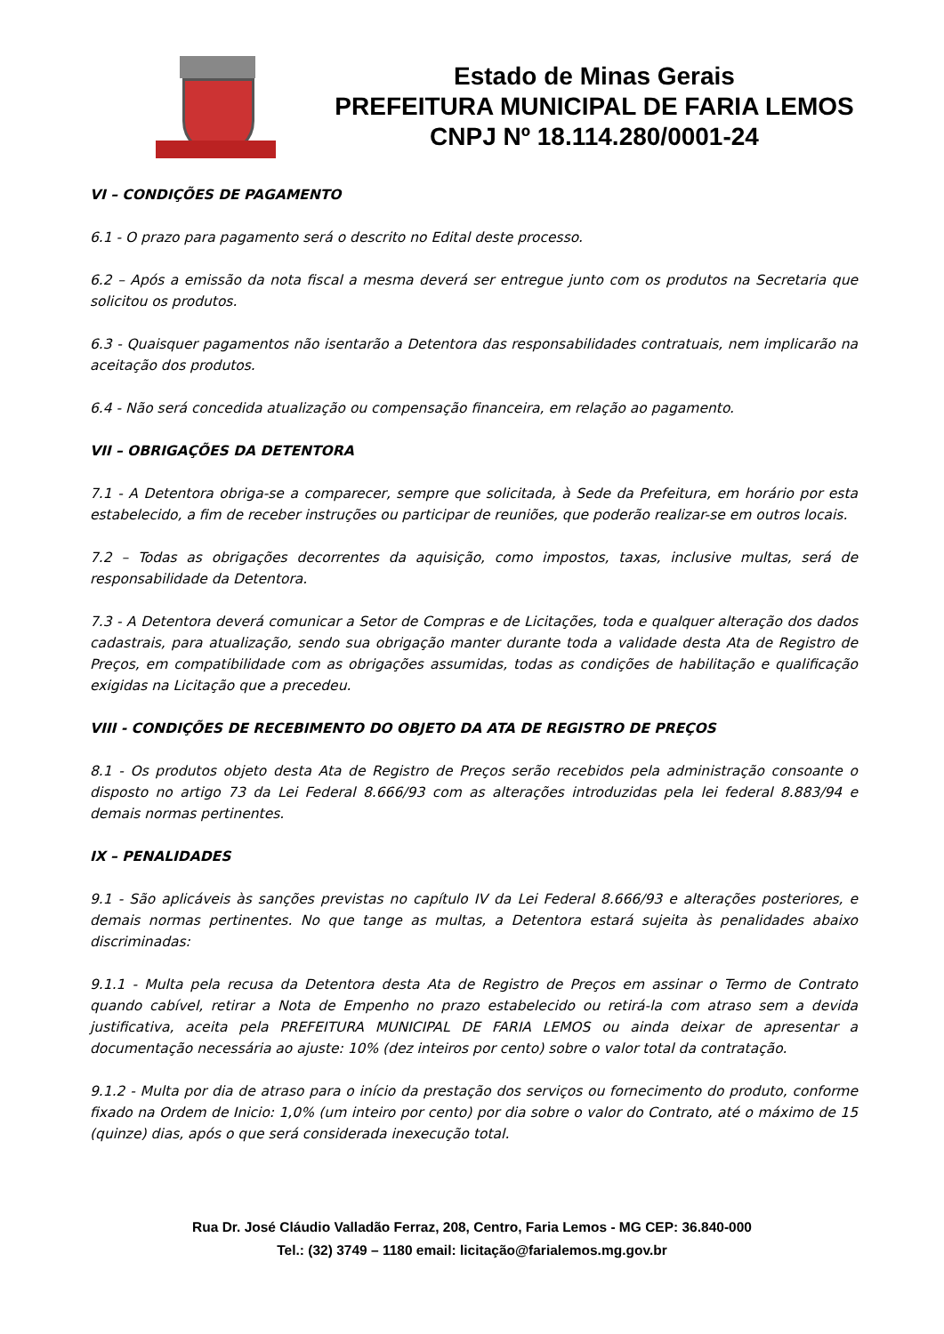Estado de Minas Gerais
PREFEITURA MUNICIPAL DE FARIA LEMOS
CNPJ Nº 18.114.280/0001-24
VI – CONDIÇÕES DE PAGAMENTO
6.1 - O prazo para pagamento será o descrito no Edital deste processo.
6.2 – Após a emissão da nota fiscal a mesma deverá ser entregue junto com os produtos na Secretaria que solicitou os produtos.
6.3 - Quaisquer pagamentos não isentarão a Detentora das responsabilidades contratuais, nem implicarão na aceitação dos produtos.
6.4 - Não será concedida atualização ou compensação financeira, em relação ao pagamento.
VII – OBRIGAÇÕES DA DETENTORA
7.1 - A Detentora obriga-se a comparecer, sempre que solicitada, à Sede da Prefeitura, em horário por esta estabelecido, a fim de receber instruções ou participar de reuniões, que poderão realizar-se em outros locais.
7.2 – Todas as obrigações decorrentes da aquisição, como impostos, taxas, inclusive multas, será de responsabilidade da Detentora.
7.3 - A Detentora deverá comunicar a Setor de Compras e de Licitações, toda e qualquer alteração dos dados cadastrais, para atualização, sendo sua obrigação manter durante toda a validade desta Ata de Registro de Preços, em compatibilidade com as obrigações assumidas, todas as condições de habilitação e qualificação exigidas na Licitação que a precedeu.
VIII - CONDIÇÕES DE RECEBIMENTO DO OBJETO DA ATA DE REGISTRO DE PREÇOS
8.1 - Os produtos objeto desta Ata de Registro de Preços serão recebidos pela administração consoante o disposto no artigo 73 da Lei Federal 8.666/93 com as alterações introduzidas pela lei federal 8.883/94 e demais normas pertinentes.
IX – PENALIDADES
9.1 - São aplicáveis às sanções previstas no capítulo IV da Lei Federal 8.666/93 e alterações posteriores, e demais normas pertinentes. No que tange as multas, a Detentora estará sujeita às penalidades abaixo discriminadas:
9.1.1 - Multa pela recusa da Detentora desta Ata de Registro de Preços em assinar o Termo de Contrato quando cabível, retirar a Nota de Empenho no prazo estabelecido ou retirá-la com atraso sem a devida justificativa, aceita pela PREFEITURA MUNICIPAL DE FARIA LEMOS ou ainda deixar de apresentar a documentação necessária ao ajuste: 10% (dez inteiros por cento) sobre o valor total da contratação.
9.1.2 - Multa por dia de atraso para o início da prestação dos serviços ou fornecimento do produto, conforme fixado na Ordem de Inicio: 1,0% (um inteiro por cento) por dia sobre o valor do Contrato, até o máximo de 15 (quinze) dias, após o que será considerada inexecução total.
Rua Dr. José Cláudio Valladão Ferraz, 208, Centro, Faria Lemos - MG CEP: 36.840-000
Tel.: (32) 3749 – 1180 email: licitação@farialemos.mg.gov.br